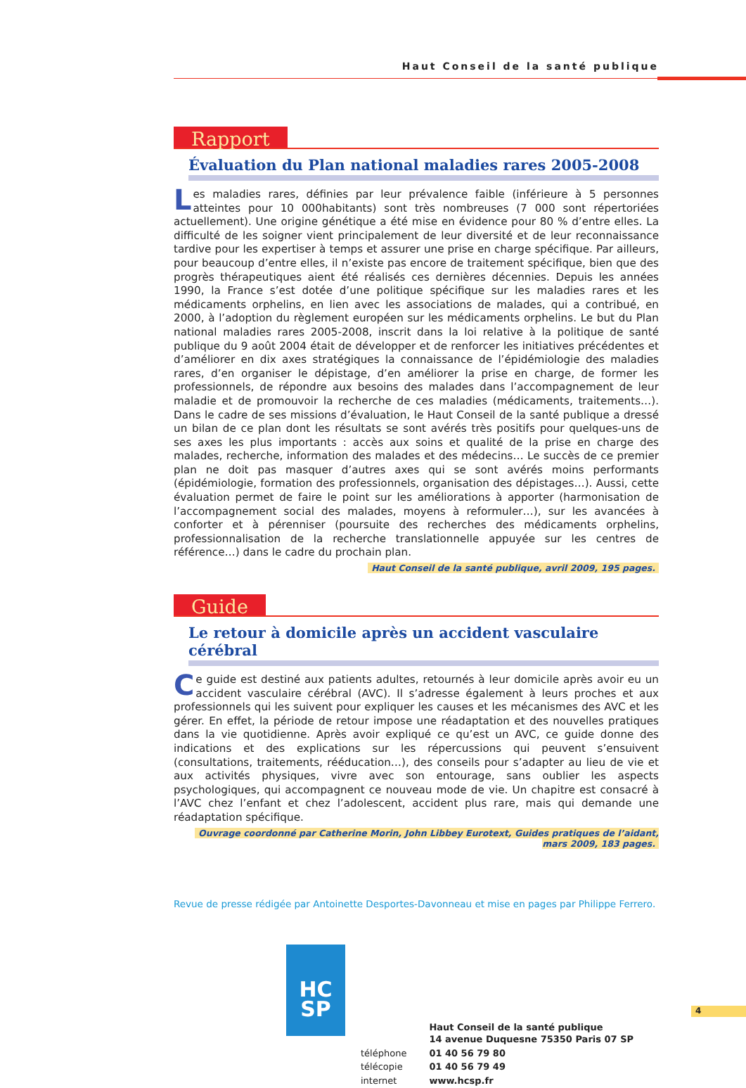Haut Conseil de la santé publique
Rapport
Évaluation du Plan national maladies rares 2005-2008
Les maladies rares, définies par leur prévalence faible (inférieure à 5 personnes atteintes pour 10 000habitants) sont très nombreuses (7 000 sont répertoriées actuellement). Une origine génétique a été mise en évidence pour 80 % d’entre elles. La difficulté de les soigner vient principalement de leur diversité et de leur reconnaissance tardive pour les expertiser à temps et assurer une prise en charge spécifique. Par ailleurs, pour beaucoup d’entre elles, il n’existe pas encore de traitement spécifique, bien que des progrès thérapeutiques aient été réalisés ces dernières décennies. Depuis les années 1990, la France s’est dotée d’une politique spécifique sur les maladies rares et les médicaments orphelins, en lien avec les associations de malades, qui a contribué, en 2000, à l’adoption du règlement européen sur les médicaments orphelins. Le but du Plan national maladies rares 2005-2008, inscrit dans la loi relative à la politique de santé publique du 9 août 2004 était de développer et de renforcer les initiatives précédentes et d’améliorer en dix axes stratégiques la connaissance de l’épidémiologie des maladies rares, d’en organiser le dépistage, d’en améliorer la prise en charge, de former les professionnels, de répondre aux besoins des malades dans l’accompagnement de leur maladie et de promouvoir la recherche de ces maladies (médicaments, traitements…). Dans le cadre de ses missions d’évaluation, le Haut Conseil de la santé publique a dressé un bilan de ce plan dont les résultats se sont avérés très positifs pour quelques-uns de ses axes les plus importants : accès aux soins et qualité de la prise en charge des malades, recherche, information des malades et des médecins… Le succès de ce premier plan ne doit pas masquer d’autres axes qui se sont avérés moins performants (épidémiologie, formation des professionnels, organisation des dépistages…). Aussi, cette évaluation permet de faire le point sur les améliorations à apporter (harmonisation de l’accompagnement social des malades, moyens à reformuler…), sur les avancées à conforter et à pérenniser (poursuite des recherches des médicaments orphelins, professionnalisation de la recherche translationnelle appuyée sur les centres de référence…) dans le cadre du prochain plan.
Haut Conseil de la santé publique, avril 2009, 195 pages.
Guide
Le retour à domicile après un accident vasculaire cérébral
Ce guide est destiné aux patients adultes, retournés à leur domicile après avoir eu un accident vasculaire cérébral (AVC). Il s’adresse également à leurs proches et aux professionnels qui les suivent pour expliquer les causes et les mécanismes des AVC et les gérer. En effet, la période de retour impose une réadaptation et des nouvelles pratiques dans la vie quotidienne. Après avoir expliqué ce qu’est un AVC, ce guide donne des indications et des explications sur les répercussions qui peuvent s’ensuivent (consultations, traitements, rééducation…), des conseils pour s’adapter au lieu de vie et aux activités physiques, vivre avec son entourage, sans oublier les aspects psychologiques, qui accompagnent ce nouveau mode de vie. Un chapitre est consacré à l’AVC chez l’enfant et chez l’adolescent, accident plus rare, mais qui demande une réadaptation spécifique.
Ouvrage coordonné par Catherine Morin, John Libbey Eurotext, Guides pratiques de l’aidant, mars 2009, 183 pages.
Revue de presse rédigée par Antoinette Desportes-Davonneau et mise en pages par Philippe Ferrero.
HC
SP
| | Haut Conseil de la santé publique 14 avenue Duquesne 75350 Paris 07 SP |
| téléphone | 01 40 56 79 80 |
| télécopie | 01 40 56 79 49 |
| internet | www.hcsp.fr |
4